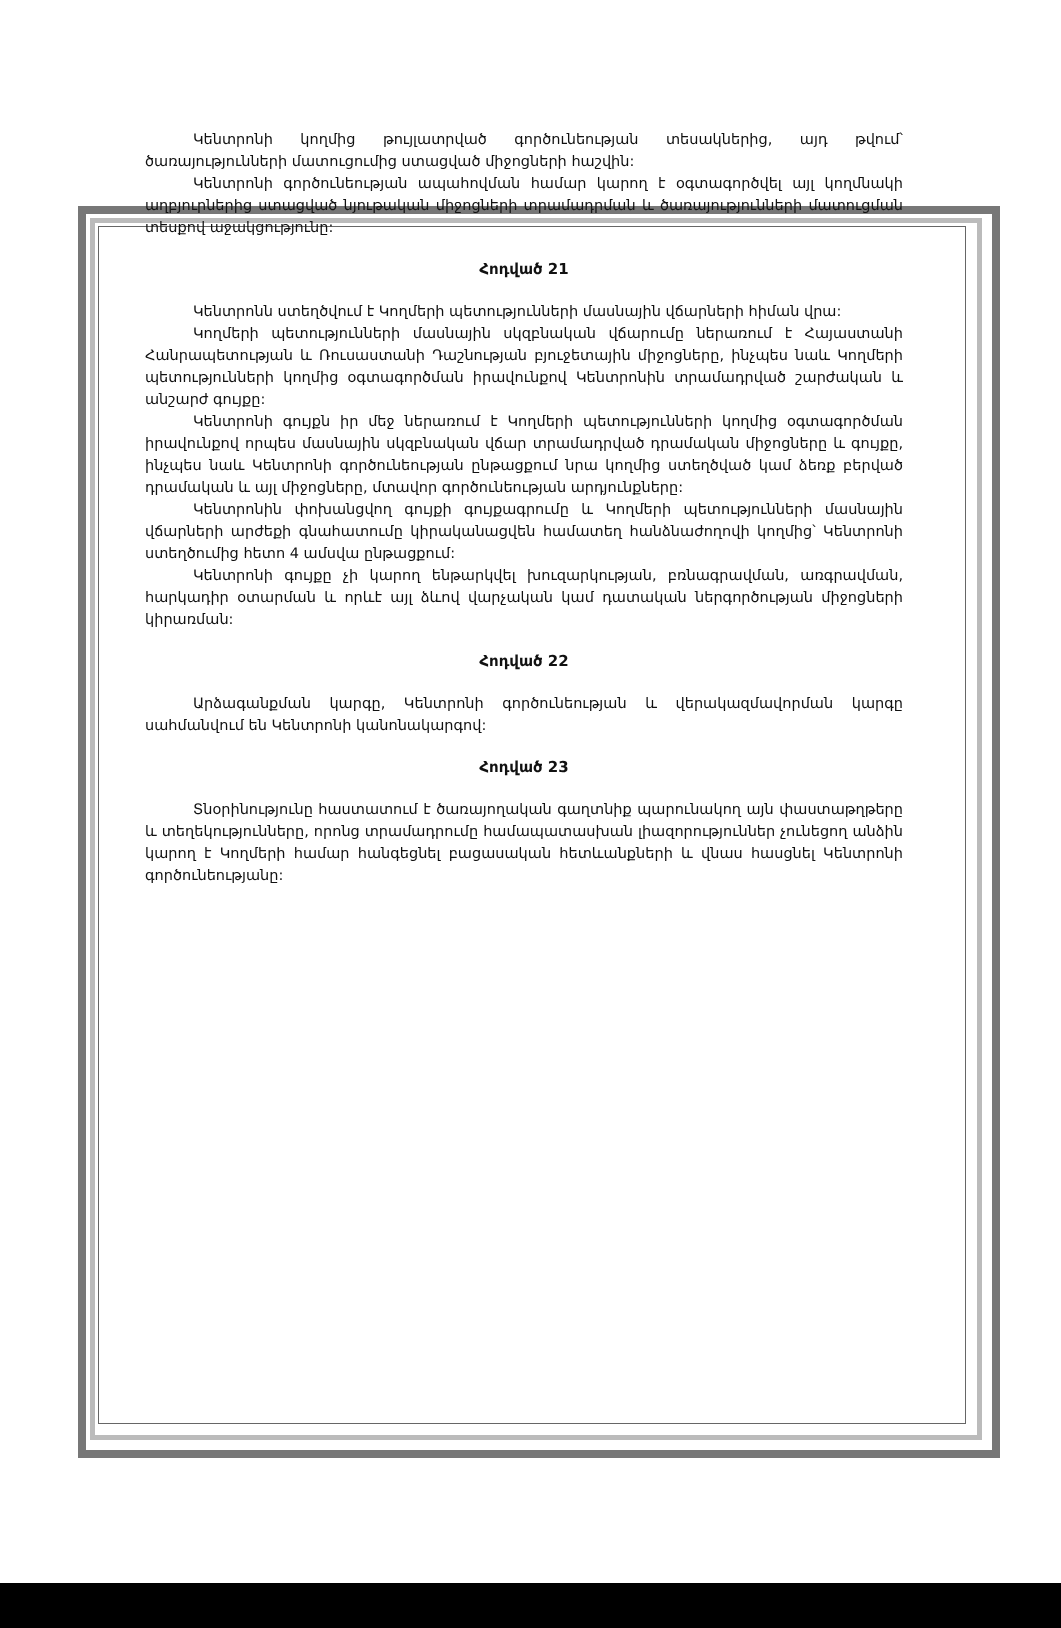Կենտրոնի կողմից թույլատրված գործունեության տեսակներից, այդ թվում՝ ծառայությունների մատուցումից ստացված միջոցների հաշվին:
Կենտրոնի գործունեության ապահովման համար կարող է օգտագործվել այլ կողմնակի աղբյուրներից ստացված նյութական միջոցների տրամադրման և ծառայությունների մատուցման տեսքով աջակցությունը:
Հոդված 21
Կենտրոնն ստեղծվում է Կողմերի պետությունների մասնային վճարների հիման վրա:
Կողմերի պետությունների մասնային սկզբնական վճարումը ներառում է Հայաստանի Հանրապետության և Ռուսաստանի Դաշնության բյուջետային միջոցները, ինչպես նաև Կողմերի պետությունների կողմից օգտագործման իրավունքով Կենտրոնին տրամադրված շարժական և անշարժ գույքը:
Կենտրոնի գույքն իր մեջ ներառում է Կողմերի պետությունների կողմից օգտագործման իրավունքով որպես մասնային սկզբնական վճար տրամադրված դրամական միջոցները և գույքը, ինչպես նաև Կենտրոնի գործունեության ընթացքում նրա կողմից ստեղծված կամ ձեռք բերված դրամական և այլ միջոցները, մտավոր գործունեության արդյունքները:
Կենտրոնին փոխանցվող գույքի գույքագրումը և Կողմերի պետությունների մասնային վճարների արժեքի գնահատումը կիրականացվեն համատեղ հանձնաժողովի կողմից՝ Կենտրոնի ստեղծումից հետո 4 ամսվա ընթացքում:
Կենտրոնի գույքը չի կարող ենթարկվել խուզարկության, բռնագրավման, առգրավման, հարկադիր օտարման և որևէ այլ ձևով վարչական կամ դատական ներգործության միջոցների կիրառման:
Հոդված 22
Արձագանքման կարգը, Կենտրոնի գործունեության և վերակազմավորման կարգը սահմանվում են Կենտրոնի կանոնակարգով:
Հոդված 23
Տնօրինությունը հաստատում է ծառայողական գաղտնիք պարունակող այն փաստաթղթերը և տեղեկությունները, որոնց տրամադրումը համապատասխան լիազորություններ չունեցող անձին կարող է Կողմերի համար հանգեցնել բացասական հետևանքների և վնաս հասցնել Կենտրոնի գործունեությանը: